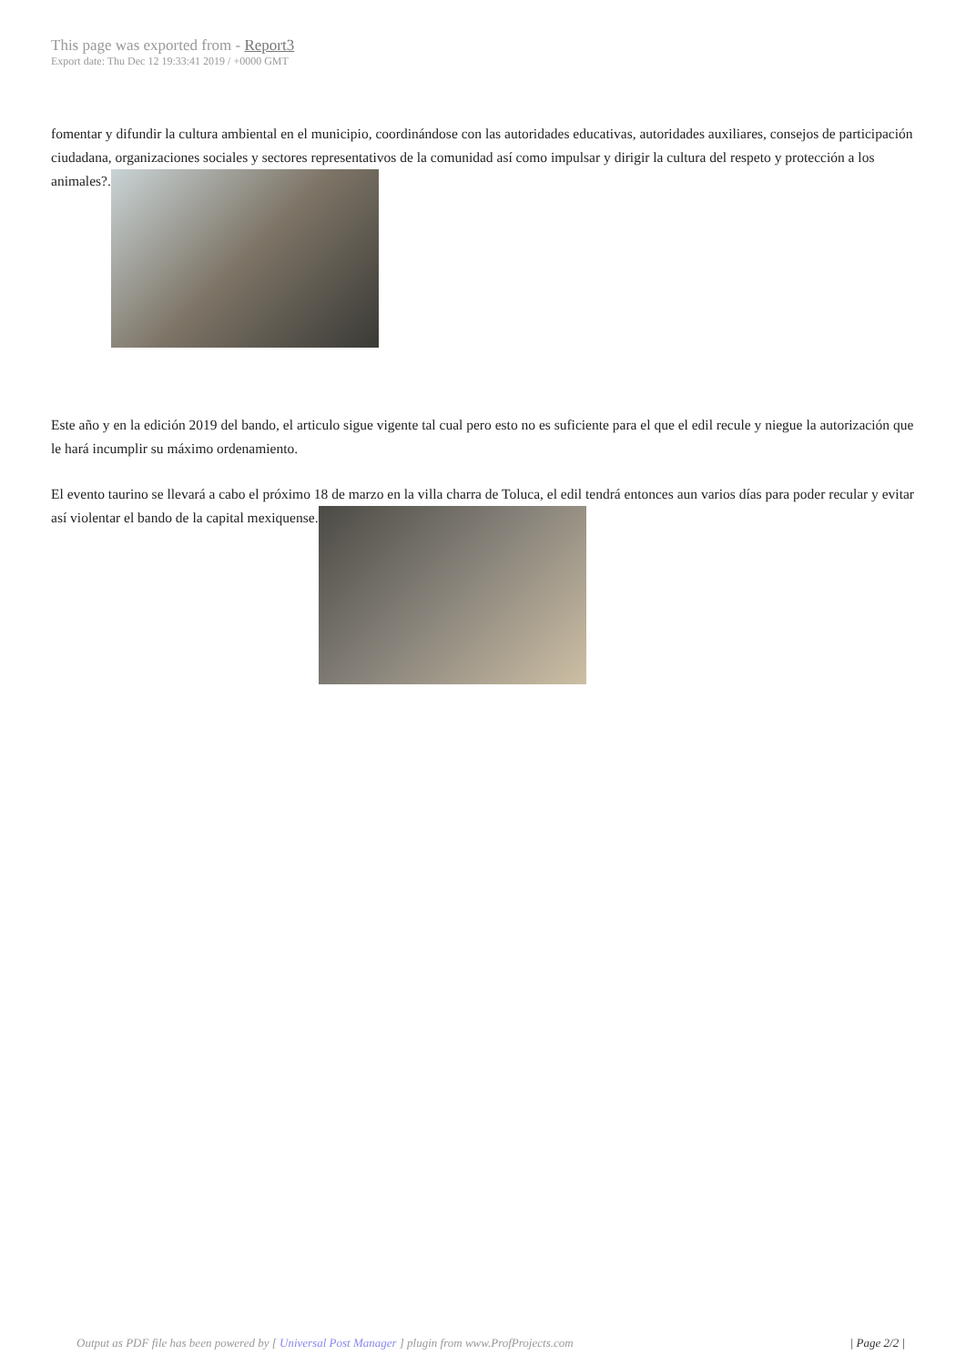This page was exported from - Report3
Export date: Thu Dec 12 19:33:41 2019 / +0000 GMT
fomentar y difundir la cultura ambiental en el municipio, coordinándose con las autoridades educativas, autoridades auxiliares, consejos de participación ciudadana, organizaciones sociales y sectores representativos de la comunidad así como impulsar y dirigir la cultura del respeto y protección a los animales?.
Este año y en la edición 2019 del bando, el articulo sigue vigente tal cual pero esto no es suficiente para el que el edil recule y niegue la autorización que le hará incumplir su máximo ordenamiento.
El evento taurino se llevará a cabo el próximo 18 de marzo en la villa charra de Toluca, el edil tendrá entonces aun varios días para poder recular y evitar así violentar el bando de la capital mexiquense.
Output as PDF file has been powered by [ Universal Post Manager ] plugin from www.ProfProjects.com
| Page 2/2 |